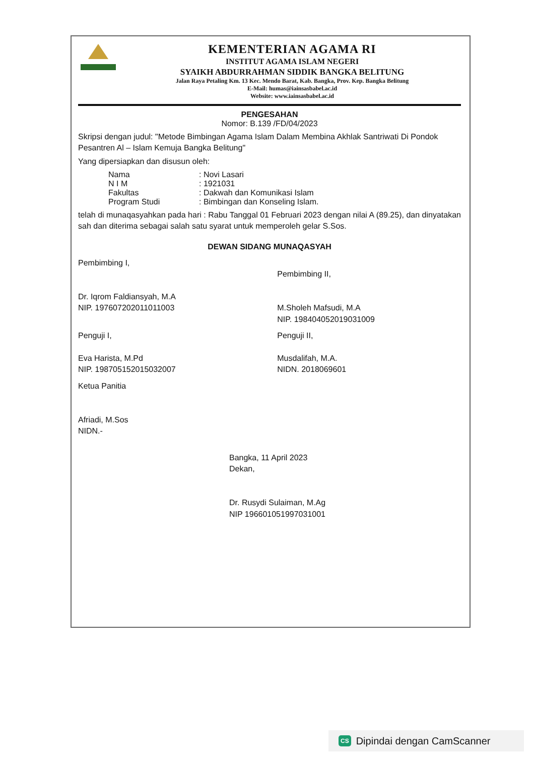KEMENTERIAN AGAMA RI
INSTITUT AGAMA ISLAM NEGERI
SYAIKH ABDURRAHMAN SIDDIK BANGKA BELITUNG
Jalan Raya Petaling Km. 13 Kec. Mendo Barat, Kab. Bangka, Prov. Kep. Bangka Belitung
E-Mail: humas@iainsasbabel.ac.id
Website: www.iainsasbabel.ac.id
PENGESAHAN
Nomor: B.139 /FD/04/2023
Skripsi dengan judul: "Metode Bimbingan Agama Islam Dalam Membina Akhlak Santriwati Di Pondok Pesantren Al – Islam Kemuja Bangka Belitung"
Yang dipersiapkan dan disusun oleh:
Nama: Novi Lasari
N I M: 1921031
Fakultas: Dakwah dan Komunikasi Islam
Program Studi: Bimbingan dan Konseling Islam.
telah di munaqasyahkan pada hari : Rabu Tanggal 01 Februari 2023 dengan nilai A (89.25), dan dinyatakan sah dan diterima sebagai salah satu syarat untuk memperoleh gelar S.Sos.
DEWAN SIDANG MUNAQASYAH
Pembimbing I,
Dr. Iqrom Faldiansyah, M.A
NIP. 197607202011011003
Pembimbing II,
M.Sholeh Mafsudi, M.A
NIP. 198404052019031009
Penguji I,
Eva Harista, M.Pd
NIP. 198705152015032007
Penguji II,
Musdalifah, M.A.
NIDN. 2018069601
Ketua Panitia
Afriadi, M.Sos
NIDN.-
Bangka, 11 April 2023
Dekan,
Dr. Rusydi Sulaiman, M.Ag
NIP 196601051997031001
CS Dipindai dengan CamScanner